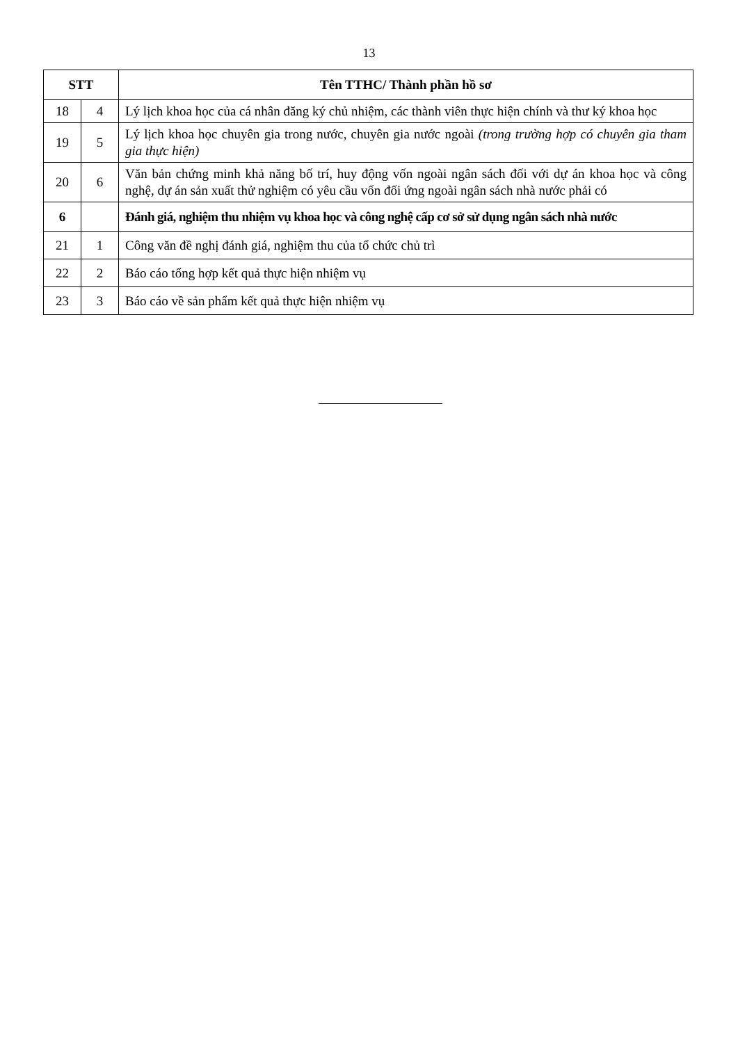13
| STT | | Tên TTHC/ Thành phần hồ sơ |
| --- | --- | --- |
| 18 | 4 | Lý lịch khoa học của cá nhân đăng ký chủ nhiệm, các thành viên thực hiện chính và thư ký khoa học |
| 19 | 5 | Lý lịch khoa học chuyên gia trong nước, chuyên gia nước ngoài (trong trường hợp có chuyên gia tham gia thực hiện) |
| 20 | 6 | Văn bản chứng minh khả năng bố trí, huy động vốn ngoài ngân sách đối với dự án khoa học và công nghệ, dự án sản xuất thử nghiệm có yêu cầu vốn đối ứng ngoài ngân sách nhà nước phải có |
| 6 | | Đánh giá, nghiệm thu nhiệm vụ khoa học và công nghệ cấp cơ sở sử dụng ngân sách nhà nước |
| 21 | 1 | Công văn đề nghị đánh giá, nghiệm thu của tổ chức chủ trì |
| 22 | 2 | Báo cáo tổng hợp kết quả thực hiện nhiệm vụ |
| 23 | 3 | Báo cáo về sản phẩm kết quả thực hiện nhiệm vụ |